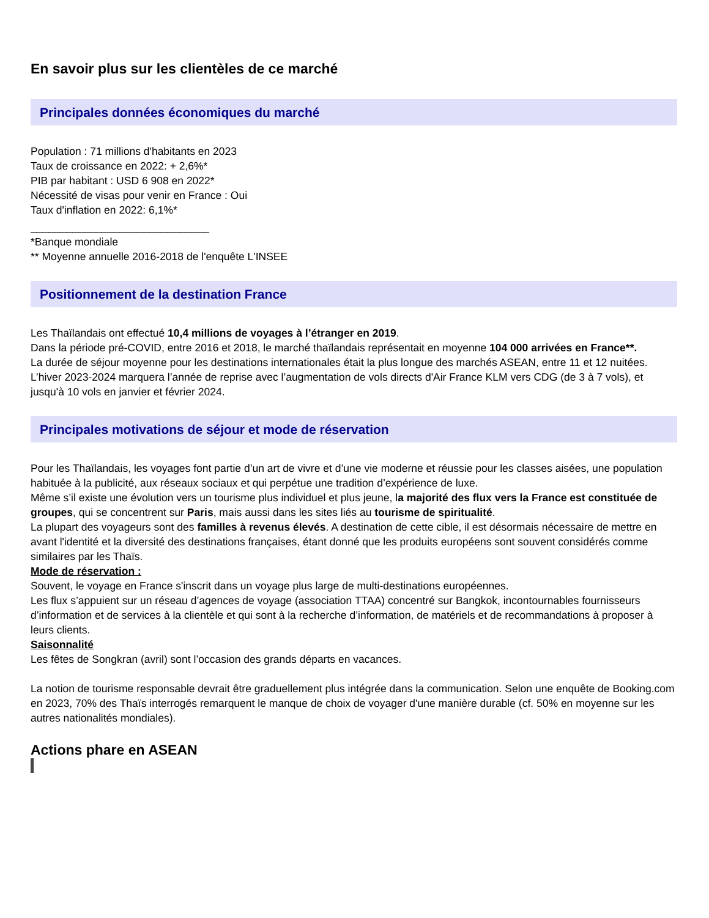En savoir plus sur les clientèles de ce marché
Principales données économiques du marché
Population : 71 millions d'habitants en 2023
Taux de croissance en 2022: + 2,6%*
PIB par habitant : USD 6 908 en 2022*
Nécessité de visas pour venir en France : Oui
Taux d'inflation en 2022: 6,1%*
______________________________
*Banque mondiale
** Moyenne annuelle 2016-2018 de l'enquête L'INSEE
Positionnement de la destination France
Les Thaïlandais ont effectué 10,4 millions de voyages à l’étranger en 2019.
Dans la période pré-COVID, entre 2016 et 2018, le marché thaïlandais représentait en moyenne 104 000 arrivées en France**.
La durée de séjour moyenne pour les destinations internationales était la plus longue des marchés ASEAN, entre 11 et 12 nuitées.
L’hiver 2023-2024 marquera l’année de reprise avec l’augmentation de vols directs d'Air France KLM vers CDG (de 3 à 7 vols), et jusqu'à 10 vols en janvier et février 2024.
Principales motivations de séjour et mode de réservation
Pour les Thaïlandais, les voyages font partie d’un art de vivre et d’une vie moderne et réussie pour les classes aisées, une population habituée à la publicité, aux réseaux sociaux et qui perpétue une tradition d’expérience de luxe.
Même s’il existe une évolution vers un tourisme plus individuel et plus jeune, la majorité des flux vers la France est constituée de groupes, qui se concentrent sur Paris, mais aussi dans les sites liés au tourisme de spiritualité.
La plupart des voyageurs sont des familles à revenus élevés. A destination de cette cible, il est désormais nécessaire de mettre en avant l'identité et la diversité des destinations françaises, étant donné que les produits européens sont souvent considérés comme similaires par les Thaïs.
Mode de réservation :
Souvent, le voyage en France s'inscrit dans un voyage plus large de multi-destinations européennes.
Les flux s’appuient sur un réseau d’agences de voyage (association TTAA) concentré sur Bangkok, incontournables fournisseurs d’information et de services à la clientèle et qui sont à la recherche d’information, de matériels et de recommandations à proposer à leurs clients.
Saisonnalité
Les fêtes de Songkran (avril) sont l’occasion des grands départs en vacances.
La notion de tourisme responsable devrait être graduellement plus intégrée dans la communication. Selon une enquête de Booking.com en 2023, 70% des Thaïs interrogés remarquent le manque de choix de voyager d'une manière durable (cf. 50% en moyenne sur les autres nationalités mondiales).
Actions phare en ASEAN